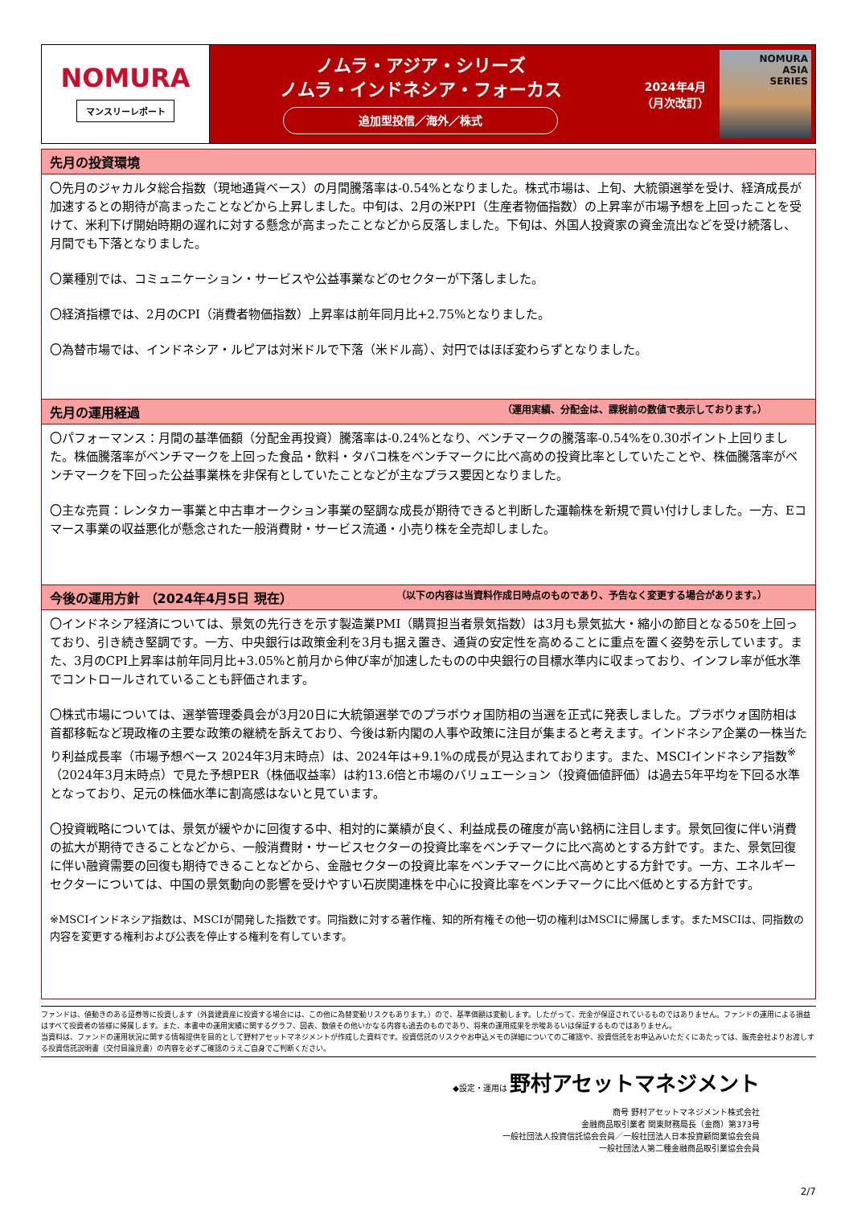NOMURA
マンスリーレポート
ノムラ・アジア・シリーズ
ノムラ・インドネシア・フォーカス
追加型投信／海外／株式
2024年4月
（月次改訂）
NOMURA
ASIA
SERIES
先月の投資環境
〇先月のジャカルタ総合指数（現地通貨ベース）の月間騰落率は-0.54%となりました。株式市場は、上旬、大統領選挙を受け、経済成長が加速するとの期待が高まったことなどから上昇しました。中旬は、2月の米PPI（生産者物価指数）の上昇率が市場予想を上回ったことを受けて、米利下げ開始時期の遅れに対する懸念が高まったことなどから反落しました。下旬は、外国人投資家の資金流出などを受け続落し、月間でも下落となりました。
〇業種別では、コミュニケーション・サービスや公益事業などのセクターが下落しました。
〇経済指標では、2月のCPI（消費者物価指数）上昇率は前年同月比+2.75%となりました。
〇為替市場では、インドネシア・ルピアは対米ドルで下落（米ドル高）、対円ではほぼ変わらずとなりました。
先月の運用経過 （運用実績、分配金は、課税前の数値で表示しております。）
〇パフォーマンス：月間の基準価額（分配金再投資）騰落率は-0.24%となり、ベンチマークの騰落率-0.54%を0.30ポイント上回りました。株価騰落率がベンチマークを上回った食品・飲料・タバコ株をベンチマークに比べ高めの投資比率としていたことや、株価騰落率がベンチマークを下回った公益事業株を非保有としていたことなどが主なプラス要因となりました。
〇主な売買：レンタカー事業と中古車オークション事業の堅調な成長が期待できると判断した運輸株を新規で買い付けしました。一方、Eコマース事業の収益悪化が懸念された一般消費財・サービス流通・小売り株を全売却しました。
今後の運用方針 （2024年4月5日 現在） （以下の内容は当資料作成日時点のものであり、予告なく変更する場合があります。）
〇インドネシア経済については、景気の先行きを示す製造業PMI（購買担当者景気指数）は3月も景気拡大・縮小の節目となる50を上回っており、引き続き堅調です。一方、中央銀行は政策金利を3月も据え置き、通貨の安定性を高めることに重点を置く姿勢を示しています。また、3月のCPI上昇率は前年同月比+3.05%と前月から伸び率が加速したものの中央銀行の目標水準内に収まっており、インフレ率が低水準でコントロールされていることも評価されます。
〇株式市場については、選挙管理委員会が3月20日に大統領選挙でのプラボウォ国防相の当選を正式に発表しました。プラボウォ国防相は首都移転など現政権の主要な政策の継続を訴えており、今後は新内閣の人事や政策に注目が集まると考えます。インドネシア企業の一株当たり利益成長率（市場予想ベース 2024年3月末時点）は、2024年は+9.1%の成長が見込まれております。また、MSCIインドネシア指数<sup>※</sup>（2024年3月末時点）で見た予想PER（株価収益率）は約13.6倍と市場のバリュエーション（投資価値評価）は過去5年平均を下回る水準となっており、足元の株価水準に割高感はないと見ています。
〇投資戦略については、景気が緩やかに回復する中、相対的に業績が良く、利益成長の確度が高い銘柄に注目します。景気回復に伴い消費の拡大が期待できることなどから、一般消費財・サービスセクターの投資比率をベンチマークに比べ高めとする方針です。また、景気回復に伴い融資需要の回復も期待できることなどから、金融セクターの投資比率をベンチマークに比べ高めとする方針です。一方、エネルギーセクターについては、中国の景気動向の影響を受けやすい石炭関連株を中心に投資比率をベンチマークに比べ低めとする方針です。
※MSCIインドネシア指数は、MSCIが開発した指数です。同指数に対する著作権、知的所有権その他一切の権利はMSCIに帰属します。またMSCIは、同指数の内容を変更する権利および公表を停止する権利を有しています。
ファンドは、値動きのある証券等に投資します（外貨建資産に投資する場合には、この他に為替変動リスクもあります。）ので、基準価額は変動します。したがって、元金が保証されているものではありません。ファンドの運用による損益はすべて投資者の皆様に帰属します。また、本書中の運用実績に関するグラフ、図表、数値その他いかなる内容も過去のものであり、将来の運用成果を示唆あるいは保証するものではありません。
当資料は、ファンドの運用状況に関する情報提供を目的として野村アセットマネジメントが作成した資料です。投資信託のリスクやお申込メモの詳細についてのご確認や、投資信託をお申込みいただくにあたっては、販売会社よりお渡しする投資信託説明書（交付目論見書）の内容を必ずご確認のうえご自身でご判断ください。
◆設定・運用は 野村アセットマネジメント
商号 野村アセットマネジメント株式会社
金融商品取引業者 関東財務局長（金商）第373号
一般社団法人投資信託協会会員／一般社団法人日本投資顧問業協会会員
一般社団法人第二種金融商品取引業協会会員
2/7